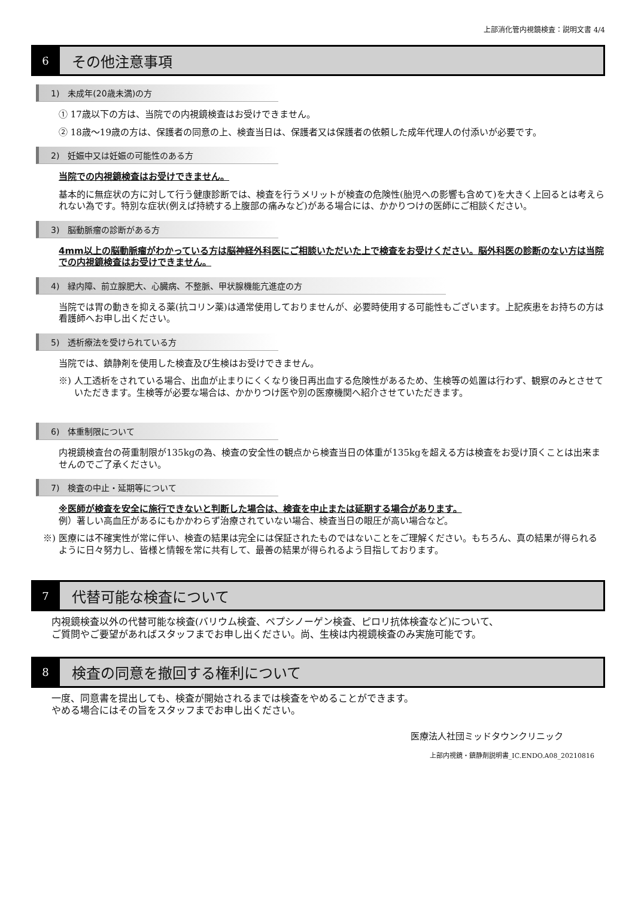上部消化管内視鏡検査：説明文書 4/4
6
その他注意事項
1)　未成年(20歳未満)の方
① 17歳以下の方は、当院での内視鏡検査はお受けできません。
② 18歳～19歳の方は、保護者の同意の上、検査当日は、保護者又は保護者の依頼した成年代理人の付添いが必要です。
2)　妊娠中又は妊娠の可能性のある方
当院での内視鏡検査はお受けできません。
基本的に無症状の方に対して行う健康診断では、検査を行うメリットが検査の危険性(胎児への影響も含めて)を大きく上回るとは考えられない為です。特別な症状(例えば持続する上腹部の痛みなど)がある場合には、かかりつけの医師にご相談ください。
3)　脳動脈瘤の診断がある方
4mm以上の脳動脈瘤がわかっている方は脳神経外科医にご相談いただいた上で検査をお受けください。脳外科医の診断のない方は当院での内視鏡検査はお受けできません。
4)　緑内障、前立腺肥大、心臓病、不整脈、甲状腺機能亢進症の方
当院では胃の動きを抑える薬(抗コリン薬)は通常使用しておりませんが、必要時使用する可能性もございます。上記疾患をお持ちの方は看護師へお申し出ください。
5)　透析療法を受けられている方
当院では、鎮静剤を使用した検査及び生検はお受けできません。
※) 人工透析をされている場合、出血が止まりにくくなり後日再出血する危険性があるため、生検等の処置は行わず、観察のみとさせていただきます。生検等が必要な場合は、かかりつけ医や別の医療機関へ紹介させていただきます。
6)　体重制限について
内視鏡検査台の荷重制限が135kgの為、検査の安全性の観点から検査当日の体重が135kgを超える方は検査をお受け頂くことは出来ませんのでご了承ください。
7)　検査の中止・延期等について
※医師が検査を安全に施行できないと判断した場合は、検査を中止または延期する場合があります。
例）著しい高血圧があるにもかかわらず治療されていない場合、検査当日の眼圧が高い場合など。
※) 医療には不確実性が常に伴い、検査の結果は完全には保証されたものではないことをご理解ください。もちろん、真の結果が得られるように日々努力し、皆様と情報を常に共有して、最善の結果が得られるよう目指しております。
7
代替可能な検査について
内視鏡検査以外の代替可能な検査(バリウム検査、ペプシノーゲン検査、ピロリ抗体検査など)について、
ご質問やご要望があればスタッフまでお申し出ください。尚、生検は内視鏡検査のみ実施可能です。
8
検査の同意を撤回する権利について
一度、同意書を提出しても、検査が開始されるまでは検査をやめることができます。
やめる場合にはその旨をスタッフまでお申し出ください。
医療法人社団ミッドタウンクリニック
上部内視鏡・鎮静剤説明書_IC.ENDO.A08_20210816